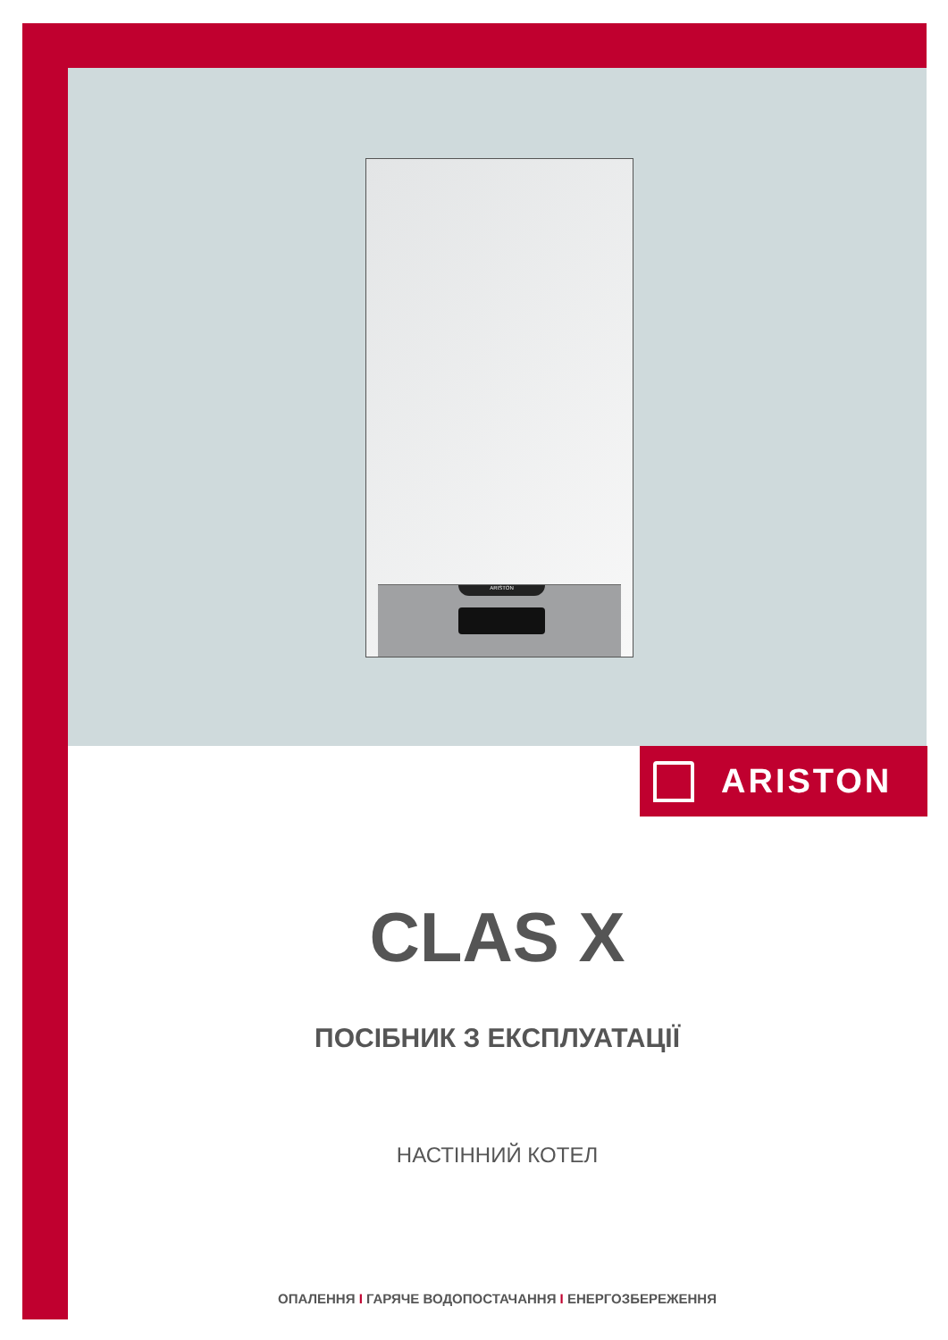ARISTON
ARISTON
CLAS X
ПОСІБНИК З ЕКСПЛУАТАЦІЇ
НАСТІННИЙ КОТЕЛ
ОПАЛЕННЯ I ГАРЯЧЕ ВОДОПОСТАЧАННЯ I ЕНЕРГОЗБЕРЕЖЕННЯ